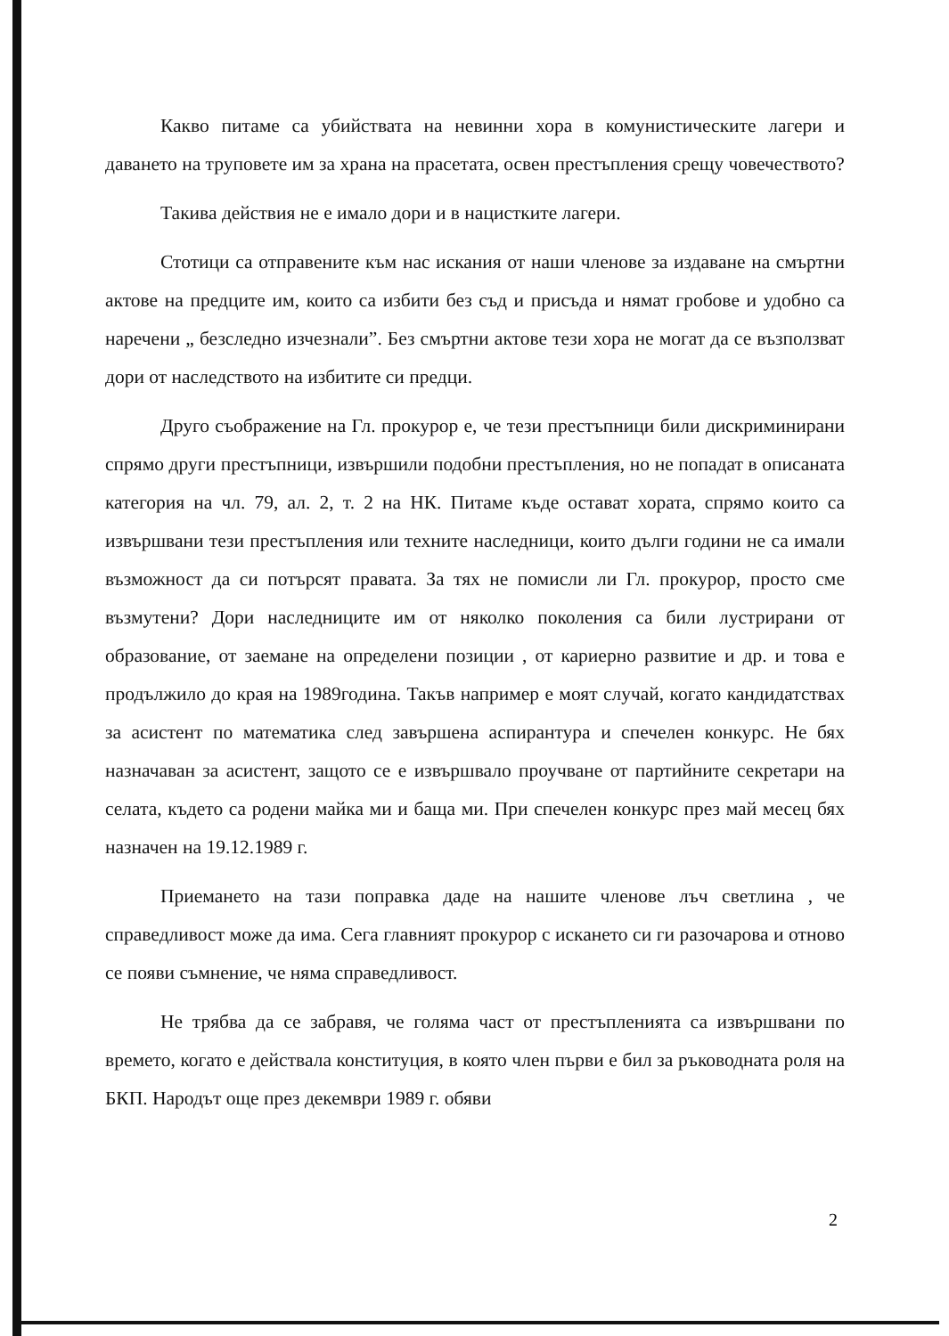Какво питаме са убийствата на невинни хора в комунистическите лагери и даването на труповете им за храна на прасетата, освен престъпления срещу човечеството?
Такива действия не е имало дори и в нацистките лагери.
Стотици са отправените към нас искания от наши членове за издаване на смъртни актове на предците им, които са избити без съд и присъда и нямат гробове и удобно са наречени „ безследно изчезнали”. Без смъртни актове тези хора не могат да се възползват дори от наследството на избитите си предци.
Друго съображение на Гл. прокурор е, че тези престъпници били дискриминирани спрямо други престъпници, извършили подобни престъпления, но не попадат в описаната категория на чл. 79, ал. 2, т. 2 на НК. Питаме къде остават хората, спрямо които са извършвани тези престъпления или техните наследници, които дълги години не са имали възможност да си потърсят правата. За тях не помисли ли Гл. прокурор, просто сме възмутени? Дори наследниците им от няколко поколения са били лустрирани от образование, от заемане на определени позиции , от кариерно развитие и др. и това е продължило до края на 1989година. Такъв например е моят случай, когато кандидатствах за асистент по математика след завършена аспирантура и спечелен конкурс. Не бях назначаван за асистент, защото се е извършвало проучване от партийните секретари на селата, където са родени майка ми и баща ми. При спечелен конкурс през май месец бях назначен на 19.12.1989 г.
Приемането на тази поправка даде на нашите членове лъч светлина , че справедливост може да има. Сега главният прокурор с искането си ги разочарова и отново се появи съмнение, че няма справедливост.
Не трябва да се забравя, че голяма част от престъпленията са извършвани по времето, когато е действала конституция, в която член първи е бил за ръководната роля на БКП. Народът още през декември 1989 г. обяви
2